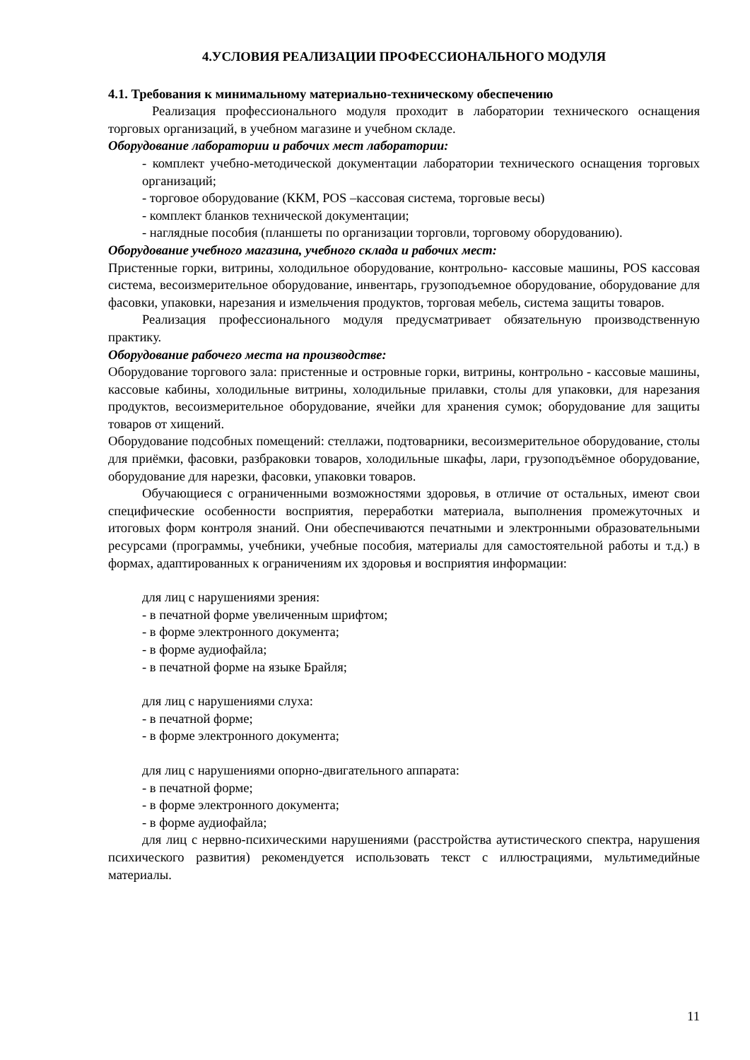4.УСЛОВИЯ РЕАЛИЗАЦИИ ПРОФЕССИОНАЛЬНОГО МОДУЛЯ
4.1. Требования к минимальному материально-техническому обеспечению
Реализация профессионального модуля проходит в лаборатории технического оснащения торговых организаций, в учебном магазине и учебном складе.
Оборудование лаборатории и рабочих мест лаборатории:
- комплект учебно-методической документации лаборатории технического оснащения торговых организаций;
- торговое оборудование (ККМ, POS –кассовая система, торговые весы)
- комплект бланков технической документации;
- наглядные пособия (планшеты по организации торговли, торговому оборудованию).
Оборудование учебного магазина, учебного склада и рабочих мест:
Пристенные горки, витрины, холодильное оборудование, контрольно- кассовые машины, POS кассовая система, весоизмерительное оборудование, инвентарь, грузоподъемное оборудование, оборудование для фасовки, упаковки, нарезания и измельчения продуктов, торговая мебель, система защиты товаров.
Реализация профессионального модуля предусматривает обязательную производственную практику.
Оборудование рабочего места на производстве:
Оборудование торгового зала: пристенные и островные горки, витрины, контрольно - кассовые машины, кассовые кабины, холодильные витрины, холодильные прилавки, столы для упаковки, для нарезания продуктов, весоизмерительное оборудование, ячейки для хранения сумок; оборудование для защиты товаров от хищений.
Оборудование подсобных помещений: стеллажи, подтоварники, весоизмерительное оборудование, столы для приёмки, фасовки, разбраковки товаров, холодильные шкафы, лари, грузоподъёмное оборудование, оборудование для нарезки, фасовки, упаковки товаров.
Обучающиеся с ограниченными возможностями здоровья, в отличие от остальных, имеют свои специфические особенности восприятия, переработки материала, выполнения промежуточных и итоговых форм контроля знаний. Они обеспечиваются печатными и электронными образовательными ресурсами (программы, учебники, учебные пособия, материалы для самостоятельной работы и т.д.) в формах, адаптированных к ограничениям их здоровья и восприятия информации:
для лиц с нарушениями зрения:
- в печатной форме увеличенным шрифтом;
- в форме электронного документа;
- в форме аудиофайла;
- в печатной форме на языке Брайля;
для лиц с нарушениями слуха:
- в печатной форме;
- в форме электронного документа;
для лиц с нарушениями опорно-двигательного аппарата:
- в печатной форме;
- в форме электронного документа;
- в форме аудиофайла;
для лиц с нервно-психическими нарушениями (расстройства аутистического спектра, нарушения психического развития) рекомендуется использовать текст с иллюстрациями, мультимедийные материалы.
11